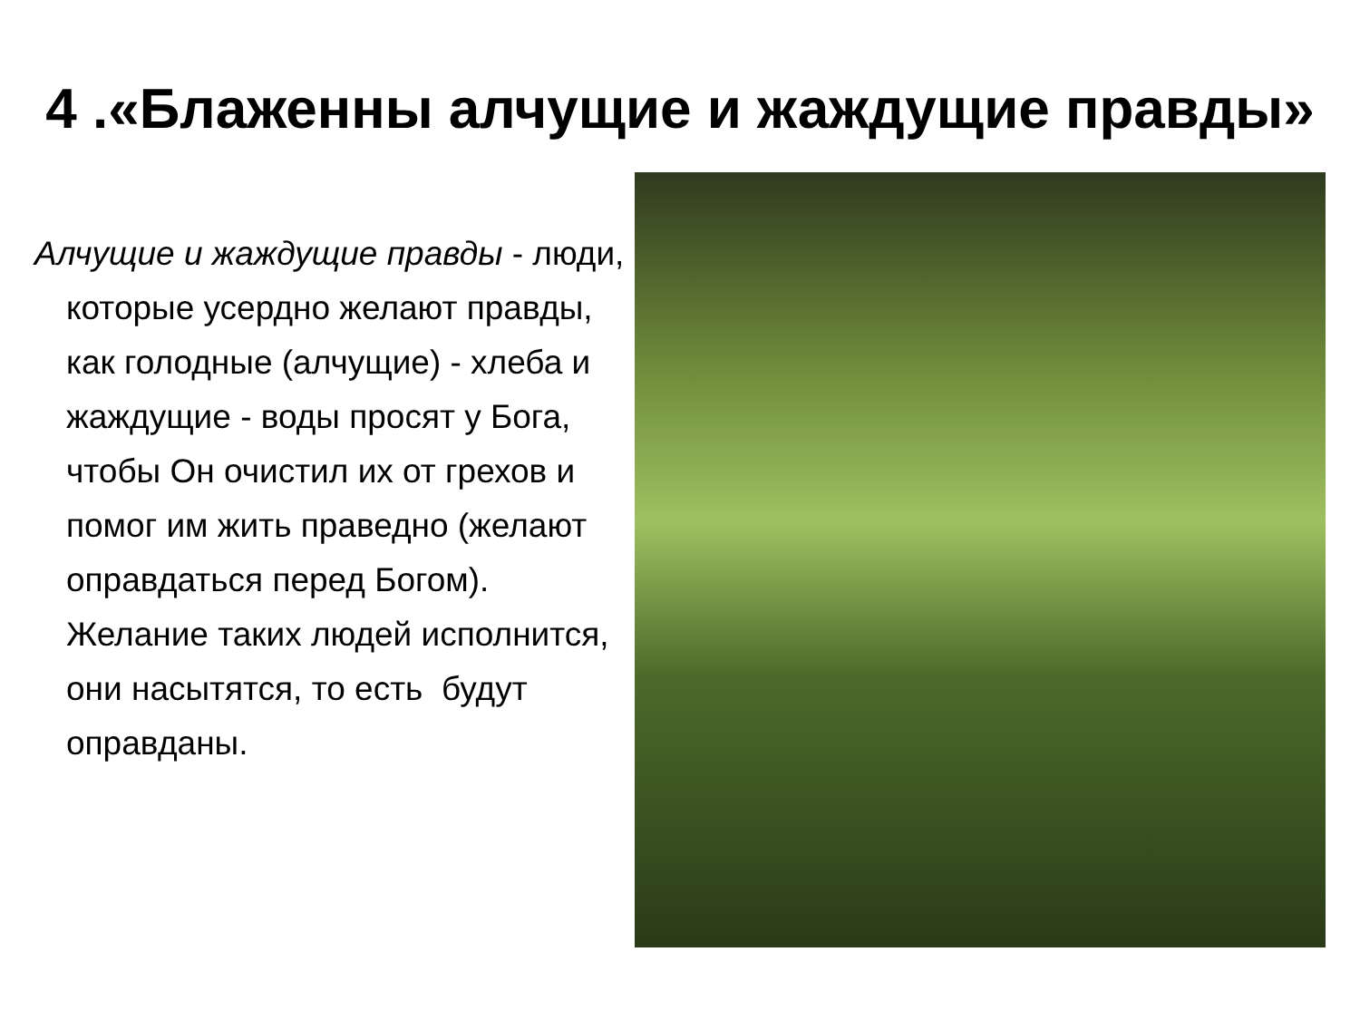4 .«Блаженны алчущие и жаждущие правды»
Алчущие и жаждущие правды - люди, которые усердно желают правды, как голодные (алчущие) - хлеба и жаждущие - воды просят у Бога, чтобы Он очистил их от грехов и помог им жить праведно (желают оправдаться перед Богом). Желание таких людей исполнится, они насытятся, то есть будут оправданы.